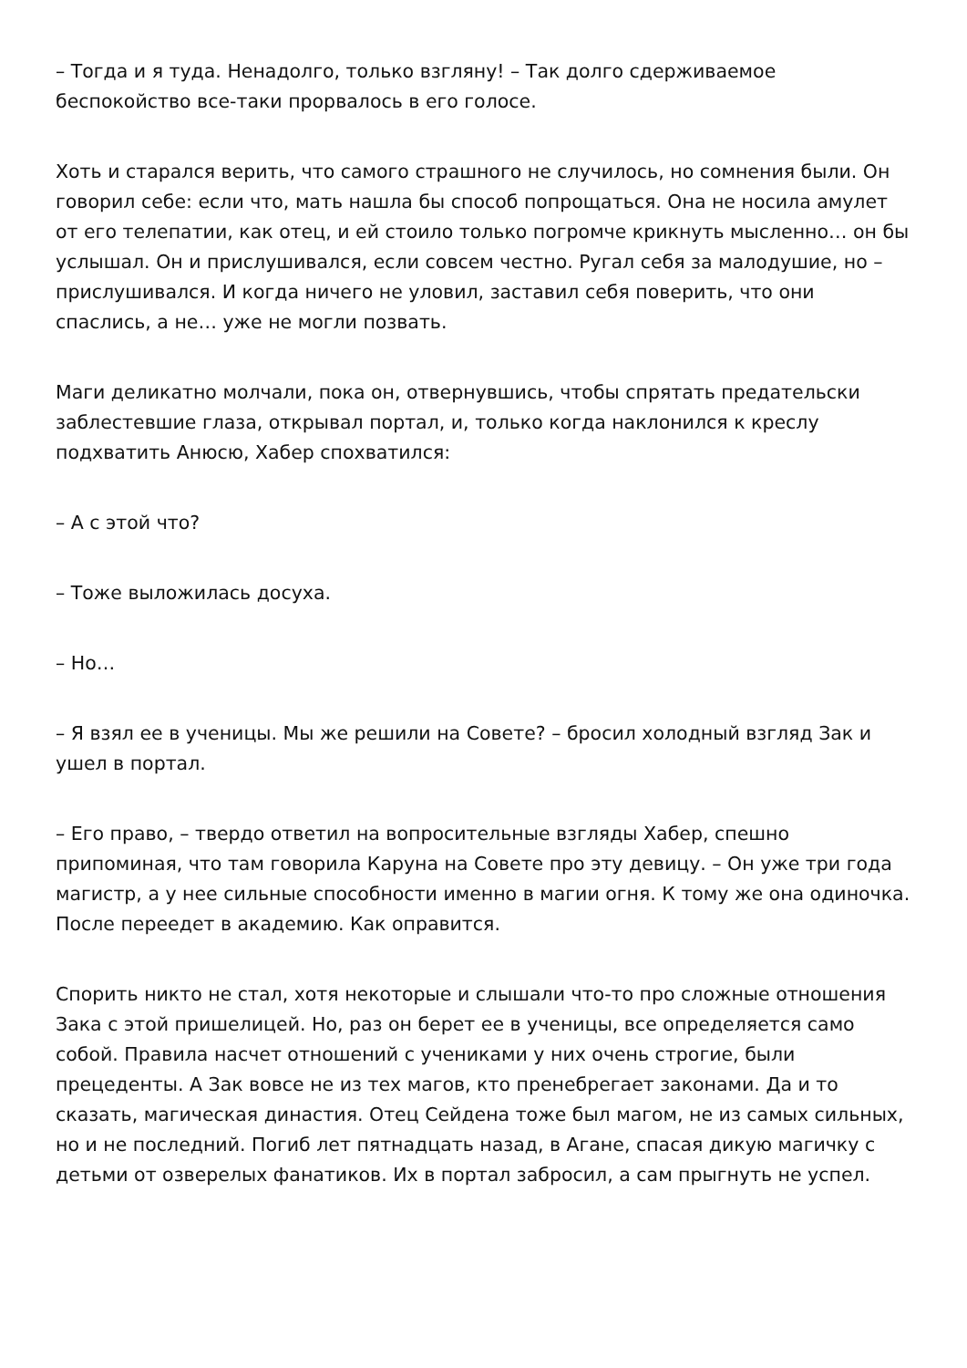– Тогда и я туда. Ненадолго, только взгляну! – Так долго сдерживаемое беспокойство все-таки прорвалось в его голосе.
Хоть и старался верить, что самого страшного не случилось, но сомнения были. Он говорил себе: если что, мать нашла бы способ попрощаться. Она не носила амулет от его телепатии, как отец, и ей стоило только погромче крикнуть мысленно… он бы услышал. Он и прислушивался, если совсем честно. Ругал себя за малодушие, но – прислушивался. И когда ничего не уловил, заставил себя поверить, что они спаслись, а не… уже не могли позвать.
Маги деликатно молчали, пока он, отвернувшись, чтобы спрятать предательски заблестевшие глаза, открывал портал, и, только когда наклонился к креслу подхватить Анюсю, Хабер спохватился:
– А с этой что?
– Тоже выложилась досуха.
– Но…
– Я взял ее в ученицы. Мы же решили на Совете? – бросил холодный взгляд Зак и ушел в портал.
– Его право, – твердо ответил на вопросительные взгляды Хабер, спешно припоминая, что там говорила Каруна на Совете про эту девицу. – Он уже три года магистр, а у нее сильные способности именно в магии огня. К тому же она одиночка. После переедет в академию. Как оправится.
Спорить никто не стал, хотя некоторые и слышали что-то про сложные отношения Зака с этой пришелицей. Но, раз он берет ее в ученицы, все определяется само собой. Правила насчет отношений с учениками у них очень строгие, были прецеденты. А Зак вовсе не из тех магов, кто пренебрегает законами. Да и то сказать, магическая династия. Отец Сейдена тоже был магом, не из самых сильных, но и не последний. Погиб лет пятнадцать назад, в Агане, спасая дикую магичку с детьми от озверелых фанатиков. Их в портал забросил, а сам прыгнуть не успел.